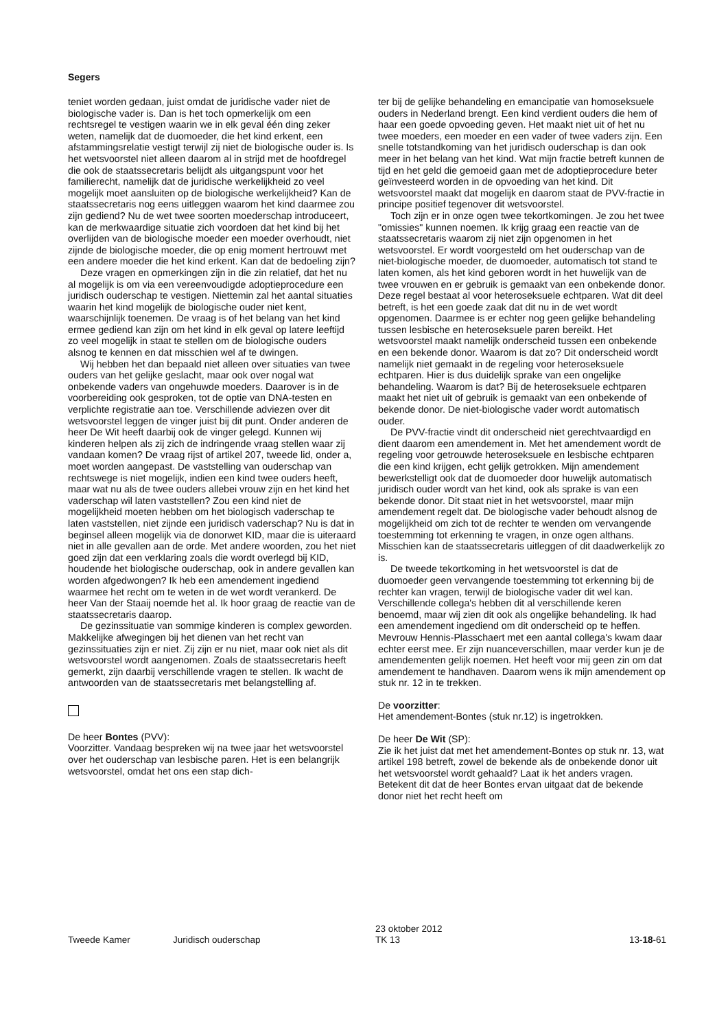Segers
teniet worden gedaan, juist omdat de juridische vader niet de biologische vader is. Dan is het toch opmerkelijk om een rechtsregel te vestigen waarin we in elk geval één ding zeker weten, namelijk dat de duomoeder, die het kind erkent, een afstammingsrelatie vestigt terwijl zij niet de biologische ouder is. Is het wetsvoorstel niet alleen daarom al in strijd met de hoofdregel die ook de staatssecretaris belijdt als uitgangspunt voor het familierecht, namelijk dat de juridische werkelijkheid zo veel mogelijk moet aansluiten op de biologische werkelijkheid? Kan de staatssecretaris nog eens uitleggen waarom het kind daarmee zou zijn gediend? Nu de wet twee soorten moederschap introduceert, kan de merkwaardige situatie zich voordoen dat het kind bij het overlijden van de biologische moeder een moeder overhoudt, niet zijnde de biologische moeder, die op enig moment hertrouwt met een andere moeder die het kind erkent. Kan dat de bedoeling zijn?
Deze vragen en opmerkingen zijn in die zin relatief, dat het nu al mogelijk is om via een vereenvoudigde adoptieprocedure een juridisch ouderschap te vestigen. Niettemin zal het aantal situaties waarin het kind mogelijk de biologische ouder niet kent, waarschijnlijk toenemen. De vraag is of het belang van het kind ermee gediend kan zijn om het kind in elk geval op latere leeftijd zo veel mogelijk in staat te stellen om de biologische ouders alsnog te kennen en dat misschien wel af te dwingen.
Wij hebben het dan bepaald niet alleen over situaties van twee ouders van het gelijke geslacht, maar ook over nogal wat onbekende vaders van ongehuwde moeders. Daarover is in de voorbereiding ook gesproken, tot de optie van DNA-testen en verplichte registratie aan toe. Verschillende adviezen over dit wetsvoorstel leggen de vinger juist bij dit punt. Onder anderen de heer De Wit heeft daarbij ook de vinger gelegd. Kunnen wij kinderen helpen als zij zich de indringende vraag stellen waar zij vandaan komen? De vraag rijst of artikel 207, tweede lid, onder a, moet worden aangepast. De vaststelling van ouderschap van rechtswege is niet mogelijk, indien een kind twee ouders heeft, maar wat nu als de twee ouders allebei vrouw zijn en het kind het vaderschap wil laten vaststellen? Zou een kind niet de mogelijkheid moeten hebben om het biologisch vaderschap te laten vaststellen, niet zijnde een juridisch vaderschap? Nu is dat in beginsel alleen mogelijk via de donorwet KID, maar die is uiteraard niet in alle gevallen aan de orde. Met andere woorden, zou het niet goed zijn dat een verklaring zoals die wordt overlegd bij KID, houdende het biologische ouderschap, ook in andere gevallen kan worden afgedwongen? Ik heb een amendement ingediend waarmee het recht om te weten in de wet wordt verankerd. De heer Van der Staaij noemde het al. Ik hoor graag de reactie van de staatssecretaris daarop.
De gezinssituatie van sommige kinderen is complex geworden. Makkelijke afwegingen bij het dienen van het recht van gezinssituaties zijn er niet. Zij zijn er nu niet, maar ook niet als dit wetsvoorstel wordt aangenomen. Zoals de staatssecretaris heeft gemerkt, zijn daarbij verschillende vragen te stellen. Ik wacht de antwoorden van de staatssecretaris met belangstelling af.
De heer Bontes (PVV):
Voorzitter. Vandaag bespreken wij na twee jaar het wetsvoorstel over het ouderschap van lesbische paren. Het is een belangrijk wetsvoorstel, omdat het ons een stap dich-
ter bij de gelijke behandeling en emancipatie van homoseksuele ouders in Nederland brengt. Een kind verdient ouders die hem of haar een goede opvoeding geven. Het maakt niet uit of het nu twee moeders, een moeder en een vader of twee vaders zijn. Een snelle totstandkoming van het juridisch ouderschap is dan ook meer in het belang van het kind. Wat mijn fractie betreft kunnen de tijd en het geld die gemoeid gaan met de adoptieprocedure beter geïnvesteerd worden in de opvoeding van het kind. Dit wetsvoorstel maakt dat mogelijk en daarom staat de PVV-fractie in principe positief tegenover dit wetsvoorstel.
Toch zijn er in onze ogen twee tekortkomingen. Je zou het twee "omissies" kunnen noemen. Ik krijg graag een reactie van de staatssecretaris waarom zij niet zijn opgenomen in het wetsvoorstel. Er wordt voorgesteld om het ouderschap van de niet-biologische moeder, de duomoeder, automatisch tot stand te laten komen, als het kind geboren wordt in het huwelijk van de twee vrouwen en er gebruik is gemaakt van een onbekende donor. Deze regel bestaat al voor heteroseksuele echtparen. Wat dit deel betreft, is het een goede zaak dat dit nu in de wet wordt opgenomen. Daarmee is er echter nog geen gelijke behandeling tussen lesbische en heteroseksuele paren bereikt. Het wetsvoorstel maakt namelijk onderscheid tussen een onbekende en een bekende donor. Waarom is dat zo? Dit onderscheid wordt namelijk niet gemaakt in de regeling voor heteroseksuele echtparen. Hier is dus duidelijk sprake van een ongelijke behandeling. Waarom is dat? Bij de heteroseksuele echtparen maakt het niet uit of gebruik is gemaakt van een onbekende of bekende donor. De niet-biologische vader wordt automatisch ouder.
De PVV-fractie vindt dit onderscheid niet gerechtvaardigd en dient daarom een amendement in. Met het amendement wordt de regeling voor getrouwde heteroseksuele en lesbische echtparen die een kind krijgen, echt gelijk getrokken. Mijn amendement bewerkstelligt ook dat de duomoeder door huwelijk automatisch juridisch ouder wordt van het kind, ook als sprake is van een bekende donor. Dit staat niet in het wetsvoorstel, maar mijn amendement regelt dat. De biologische vader behoudt alsnog de mogelijkheid om zich tot de rechter te wenden om vervangende toestemming tot erkenning te vragen, in onze ogen althans. Misschien kan de staatssecretaris uitleggen of dit daadwerkelijk zo is.
De tweede tekortkoming in het wetsvoorstel is dat de duomoeder geen vervangende toestemming tot erkenning bij de rechter kan vragen, terwijl de biologische vader dit wel kan. Verschillende collega's hebben dit al verschillende keren benoemd, maar wij zien dit ook als ongelijke behandeling. Ik had een amendement ingediend om dit onderscheid op te heffen. Mevrouw Hennis-Plasschaert met een aantal collega's kwam daar echter eerst mee. Er zijn nuanceverschillen, maar verder kun je de amendementen gelijk noemen. Het heeft voor mij geen zin om dat amendement te handhaven. Daarom wens ik mijn amendement op stuk nr. 12 in te trekken.
De voorzitter:
Het amendement-Bontes (stuk nr.12) is ingetrokken.
De heer De Wit (SP):
Zie ik het juist dat met het amendement-Bontes op stuk nr. 13, wat artikel 198 betreft, zowel de bekende als de onbekende donor uit het wetsvoorstel wordt gehaald? Laat ik het anders vragen. Betekent dit dat de heer Bontes ervan uitgaat dat de bekende donor niet het recht heeft om
Tweede Kamer Juridisch ouderschap
23 oktober 2012
TK 13
13-18-61